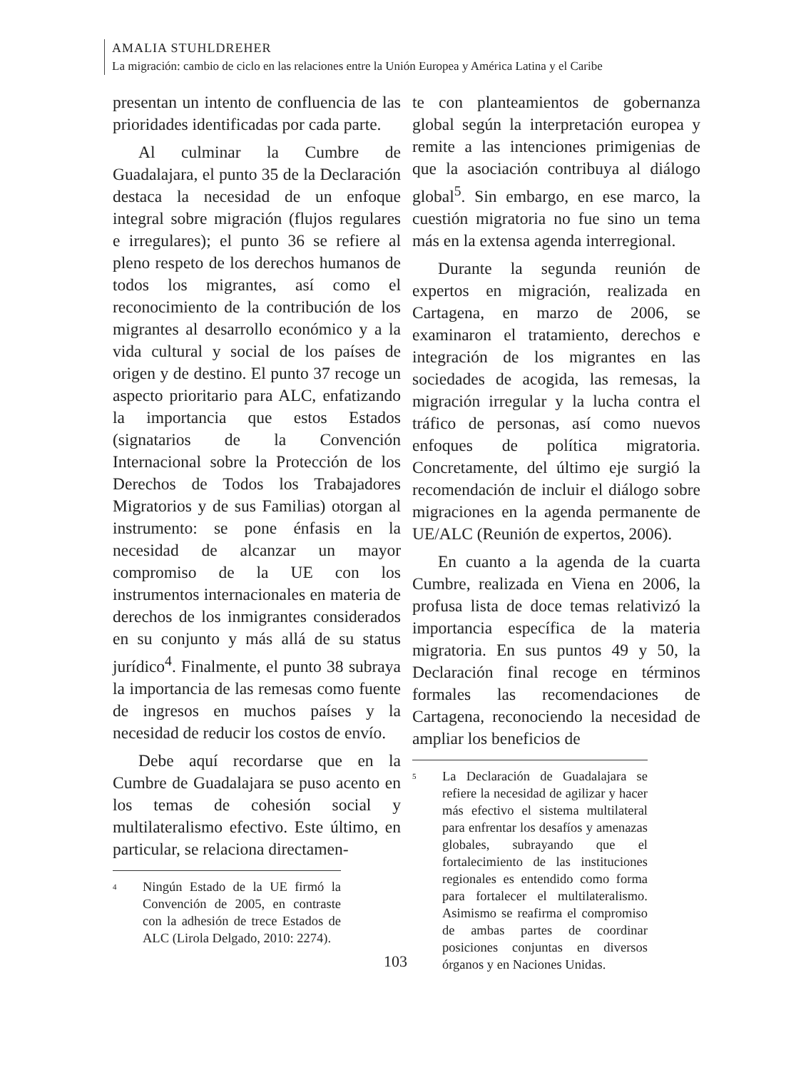AMALIA STUHLDREHER
La migración: cambio de ciclo en las relaciones entre la Unión Europea y América Latina y el Caribe
presentan un intento de confluencia de las prioridades identificadas por cada parte.
Al culminar la Cumbre de Guadalajara, el punto 35 de la Declaración destaca la necesidad de un enfoque integral sobre migración (flujos regulares e irregulares); el punto 36 se refiere al pleno respeto de los derechos humanos de todos los migrantes, así como el reconocimiento de la contribución de los migrantes al desarrollo económico y a la vida cultural y social de los países de origen y de destino. El punto 37 recoge un aspecto prioritario para ALC, enfatizando la importancia que estos Estados (signatarios de la Convención Internacional sobre la Protección de los Derechos de Todos los Trabajadores Migratorios y de sus Familias) otorgan al instrumento: se pone énfasis en la necesidad de alcanzar un mayor compromiso de la UE con los instrumentos internacionales en materia de derechos de los inmigrantes considerados en su conjunto y más allá de su status jurídico<sup>4</sup>. Finalmente, el punto 38 subraya la importancia de las remesas como fuente de ingresos en muchos países y la necesidad de reducir los costos de envío.
Debe aquí recordarse que en la Cumbre de Guadalajara se puso acento en los temas de cohesión social y multilateralismo efectivo. Este último, en particular, se relaciona directamen-
<sup>4</sup>
Ningún Estado de la UE firmó la Convención de 2005, en contraste con la adhesión de trece Estados de ALC (Lirola Delgado, 2010: 2274).
te con planteamientos de gobernanza global según la interpretación europea y remite a las intenciones primigenias de que la asociación contribuya al diálogo global<sup>5</sup>. Sin embargo, en ese marco, la cuestión migratoria no fue sino un tema más en la extensa agenda interregional.
Durante la segunda reunión de expertos en migración, realizada en Cartagena, en marzo de 2006, se examinaron el tratamiento, derechos e integración de los migrantes en las sociedades de acogida, las remesas, la migración irregular y la lucha contra el tráfico de personas, así como nuevos enfoques de política migratoria. Concretamente, del último eje surgió la recomendación de incluir el diálogo sobre migraciones en la agenda permanente de UE/ALC (Reunión de expertos, 2006).
En cuanto a la agenda de la cuarta Cumbre, realizada en Viena en 2006, la profusa lista de doce temas relativizó la importancia específica de la materia migratoria. En sus puntos 49 y 50, la Declaración final recoge en términos formales las recomendaciones de Cartagena, reconociendo la necesidad de ampliar los beneficios de
<sup>5</sup>
La Declaración de Guadalajara se refiere la necesidad de agilizar y hacer más efectivo el sistema multilateral para enfrentar los desafíos y amenazas globales, subrayando que el fortalecimiento de las instituciones regionales es entendido como forma para fortalecer el multilateralismo. Asimismo se reafirma el compromiso de ambas partes de coordinar posiciones conjuntas en diversos órganos y en Naciones Unidas.
103